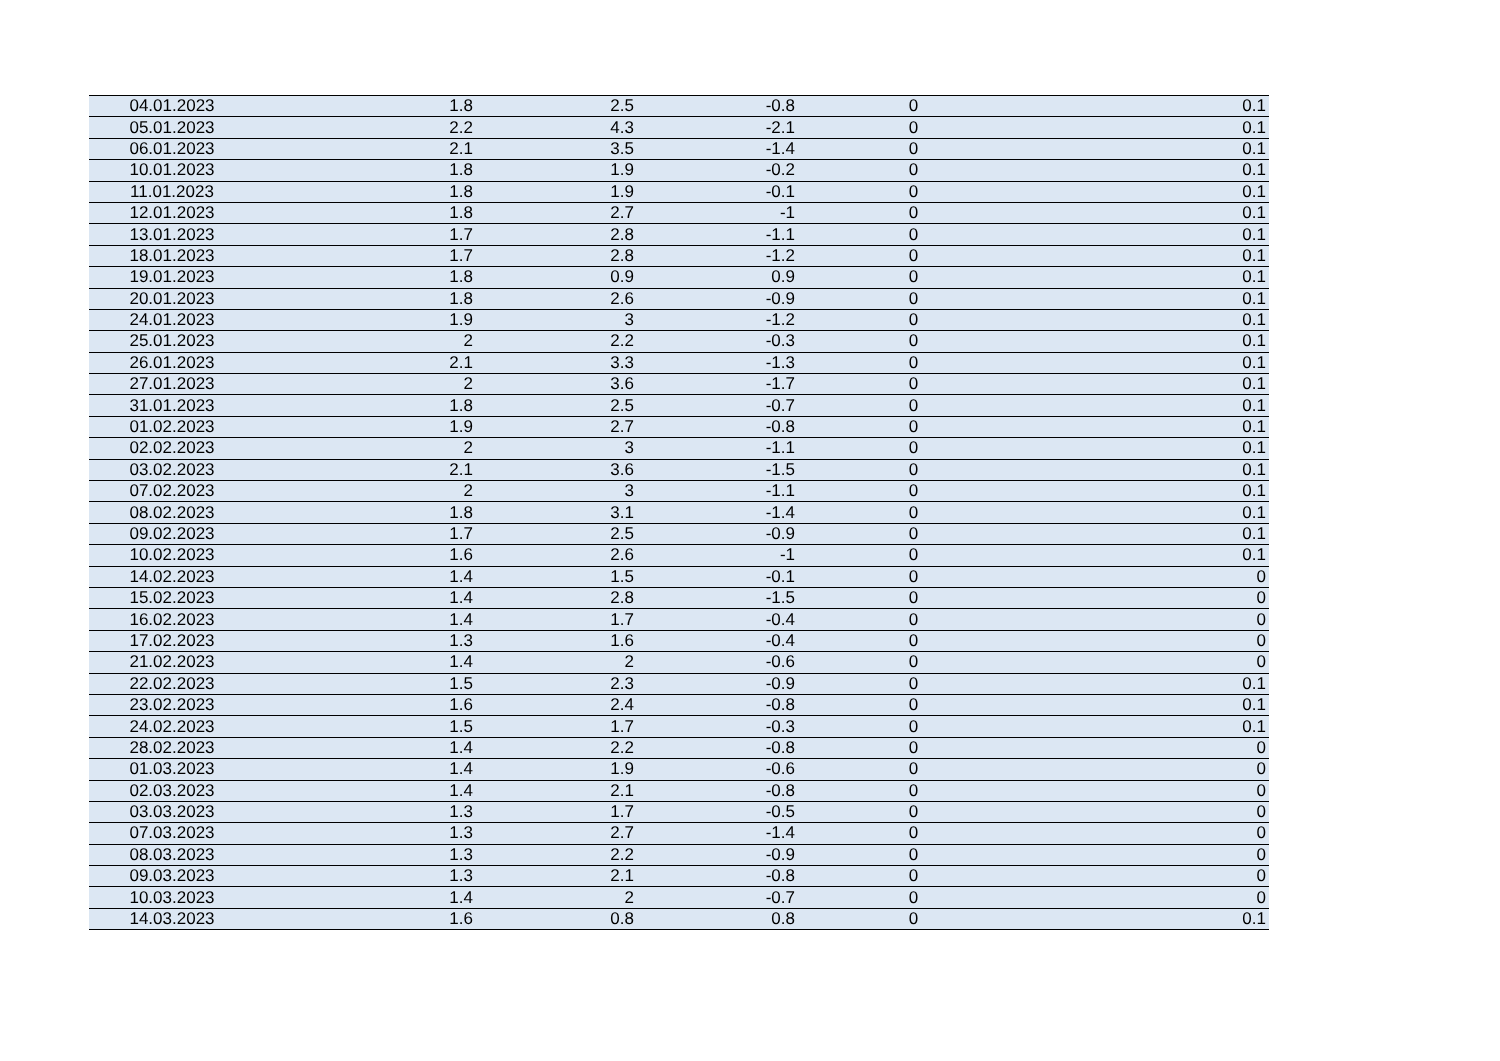| 04.01.2023 | 1.8 | 2.5 | -0.8 | 0 | 0.1 |
| 05.01.2023 | 2.2 | 4.3 | -2.1 | 0 | 0.1 |
| 06.01.2023 | 2.1 | 3.5 | -1.4 | 0 | 0.1 |
| 10.01.2023 | 1.8 | 1.9 | -0.2 | 0 | 0.1 |
| 11.01.2023 | 1.8 | 1.9 | -0.1 | 0 | 0.1 |
| 12.01.2023 | 1.8 | 2.7 | -1 | 0 | 0.1 |
| 13.01.2023 | 1.7 | 2.8 | -1.1 | 0 | 0.1 |
| 18.01.2023 | 1.7 | 2.8 | -1.2 | 0 | 0.1 |
| 19.01.2023 | 1.8 | 0.9 | 0.9 | 0 | 0.1 |
| 20.01.2023 | 1.8 | 2.6 | -0.9 | 0 | 0.1 |
| 24.01.2023 | 1.9 | 3 | -1.2 | 0 | 0.1 |
| 25.01.2023 | 2 | 2.2 | -0.3 | 0 | 0.1 |
| 26.01.2023 | 2.1 | 3.3 | -1.3 | 0 | 0.1 |
| 27.01.2023 | 2 | 3.6 | -1.7 | 0 | 0.1 |
| 31.01.2023 | 1.8 | 2.5 | -0.7 | 0 | 0.1 |
| 01.02.2023 | 1.9 | 2.7 | -0.8 | 0 | 0.1 |
| 02.02.2023 | 2 | 3 | -1.1 | 0 | 0.1 |
| 03.02.2023 | 2.1 | 3.6 | -1.5 | 0 | 0.1 |
| 07.02.2023 | 2 | 3 | -1.1 | 0 | 0.1 |
| 08.02.2023 | 1.8 | 3.1 | -1.4 | 0 | 0.1 |
| 09.02.2023 | 1.7 | 2.5 | -0.9 | 0 | 0.1 |
| 10.02.2023 | 1.6 | 2.6 | -1 | 0 | 0.1 |
| 14.02.2023 | 1.4 | 1.5 | -0.1 | 0 | 0 |
| 15.02.2023 | 1.4 | 2.8 | -1.5 | 0 | 0 |
| 16.02.2023 | 1.4 | 1.7 | -0.4 | 0 | 0 |
| 17.02.2023 | 1.3 | 1.6 | -0.4 | 0 | 0 |
| 21.02.2023 | 1.4 | 2 | -0.6 | 0 | 0 |
| 22.02.2023 | 1.5 | 2.3 | -0.9 | 0 | 0.1 |
| 23.02.2023 | 1.6 | 2.4 | -0.8 | 0 | 0.1 |
| 24.02.2023 | 1.5 | 1.7 | -0.3 | 0 | 0.1 |
| 28.02.2023 | 1.4 | 2.2 | -0.8 | 0 | 0 |
| 01.03.2023 | 1.4 | 1.9 | -0.6 | 0 | 0 |
| 02.03.2023 | 1.4 | 2.1 | -0.8 | 0 | 0 |
| 03.03.2023 | 1.3 | 1.7 | -0.5 | 0 | 0 |
| 07.03.2023 | 1.3 | 2.7 | -1.4 | 0 | 0 |
| 08.03.2023 | 1.3 | 2.2 | -0.9 | 0 | 0 |
| 09.03.2023 | 1.3 | 2.1 | -0.8 | 0 | 0 |
| 10.03.2023 | 1.4 | 2 | -0.7 | 0 | 0 |
| 14.03.2023 | 1.6 | 0.8 | 0.8 | 0 | 0.1 |